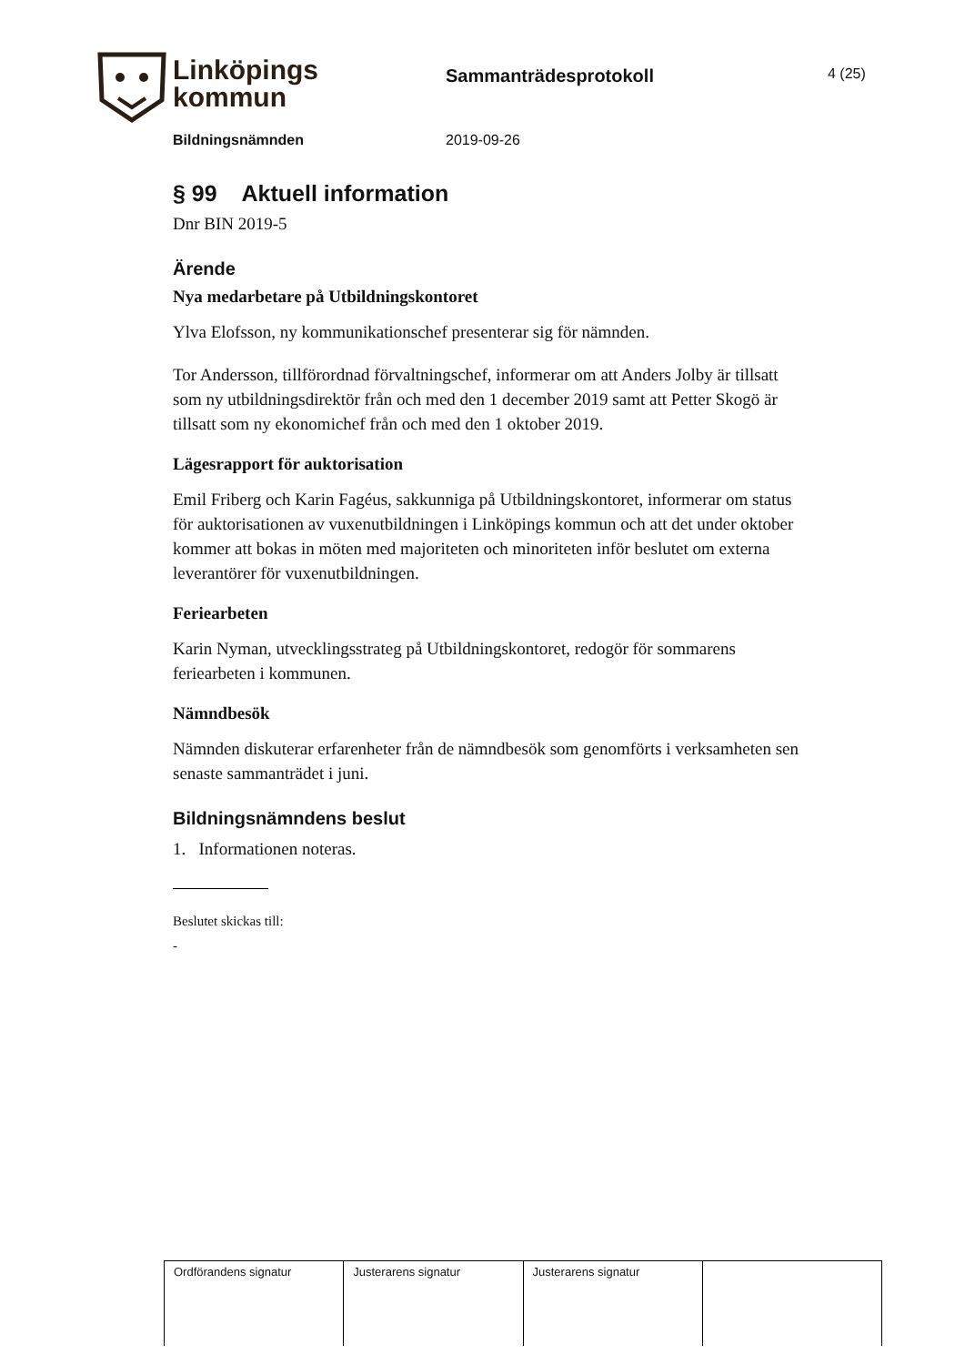Linköpings
kommun
Sammanträdesprotokoll
4 (25)
Bildningsnämnden 2019-09-26
§ 99 Aktuell information
Dnr BIN 2019-5
Ärende
Nya medarbetare på Utbildningskontoret
Ylva Elofsson, ny kommunikationschef presenterar sig för nämnden.
Tor Andersson, tillförordnad förvaltningschef, informerar om att Anders Jolby är tillsatt som ny utbildningsdirektör från och med den 1 december 2019 samt att Petter Skogö är tillsatt som ny ekonomichef från och med den 1 oktober 2019.
Lägesrapport för auktorisation
Emil Friberg och Karin Fagéus, sakkunniga på Utbildningskontoret, informerar om status för auktorisationen av vuxenutbildningen i Linköpings kommun och att det under oktober kommer att bokas in möten med majoriteten och minoriteten inför beslutet om externa leverantörer för vuxenutbildningen.
Feriearbeten
Karin Nyman, utvecklingsstrateg på Utbildningskontoret, redogör för sommarens feriearbeten i kommunen.
Nämndbesök
Nämnden diskuterar erfarenheter från de nämndbesök som genomförts i verksamheten sen senaste sammanträdet i juni.
Bildningsnämndens beslut
1. Informationen noteras.
Beslutet skickas till:
-
| Ordförandens signatur | Justerarens signatur | Justerarens signatur | |